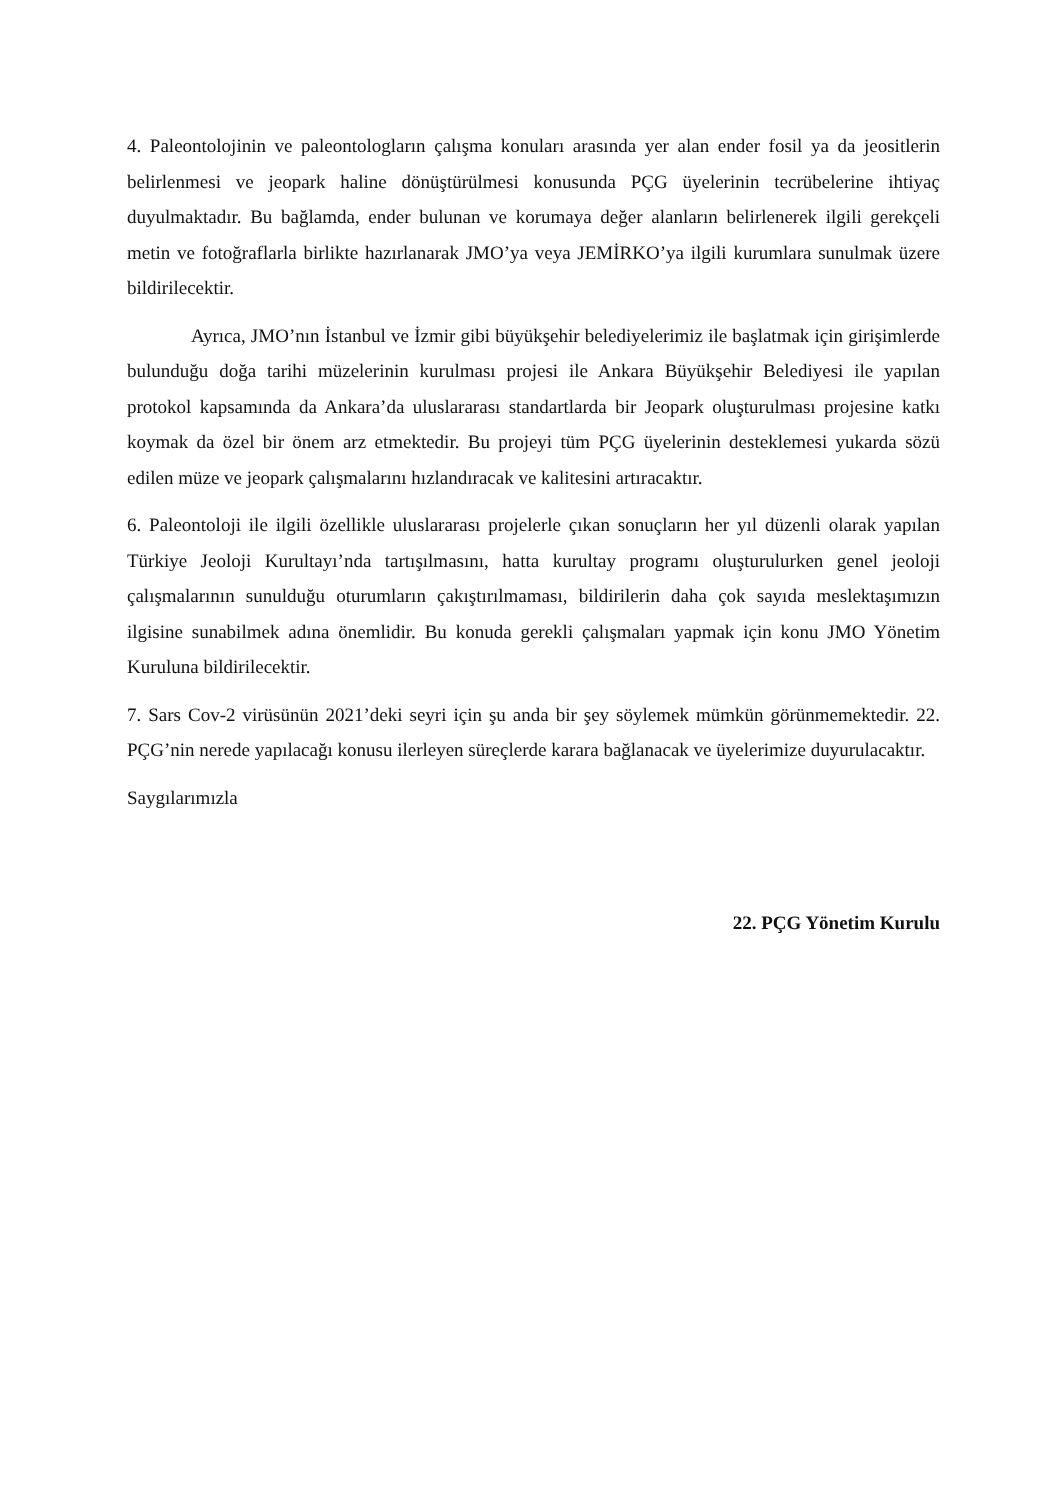4. Paleontolojinin ve paleontologların çalışma konuları arasında yer alan ender fosil ya da jeositlerin belirlenmesi ve jeopark haline dönüştürülmesi konusunda PÇG üyelerinin tecrübelerine ihtiyaç duyulmaktadır. Bu bağlamda, ender bulunan ve korumaya değer alanların belirlenerek ilgili gerekçeli metin ve fotoğraflarla birlikte hazırlanarak JMO’ya veya JEMİRKO’ya ilgili kurumlara sunulmak üzere bildirilecektir.
Ayrıca, JMO’nın İstanbul ve İzmir gibi büyükşehir belediyelerimiz ile başlatmak için girişimlerde bulunduğu doğa tarihi müzelerinin kurulması projesi ile Ankara Büyükşehir Belediyesi ile yapılan protokol kapsamında da Ankara’da uluslararası standartlarda bir Jeopark oluşturulması projesine katkı koymak da özel bir önem arz etmektedir. Bu projeyi tüm PÇG üyelerinin desteklemesi yukarda sözü edilen müze ve jeopark çalışmalarını hızlandıracak ve kalitesini artıracaktır.
6. Paleontoloji ile ilgili özellikle uluslararası projelerle çıkan sonuçların her yıl düzenli olarak yapılan Türkiye Jeoloji Kurultayı’nda tartışılmasını, hatta kurultay programı oluşturulurken genel jeoloji çalışmalarının sunulduğu oturumların çakıştırılmaması, bildirilerin daha çok sayıda meslektaşımızın ilgisine sunabilmek adına önemlidir. Bu konuda gerekli çalışmaları yapmak için konu JMO Yönetim Kuruluna bildirilecektir.
7. Sars Cov-2 virüsünün 2021’deki seyri için şu anda bir şey söylemek mümkün görünmemektedir. 22. PÇG’nin nerede yapılacağı konusu ilerleyen süreçlerde karara bağlanacak ve üyelerimize duyurulacaktır.
Saygılarımızla
22. PÇG Yönetim Kurulu